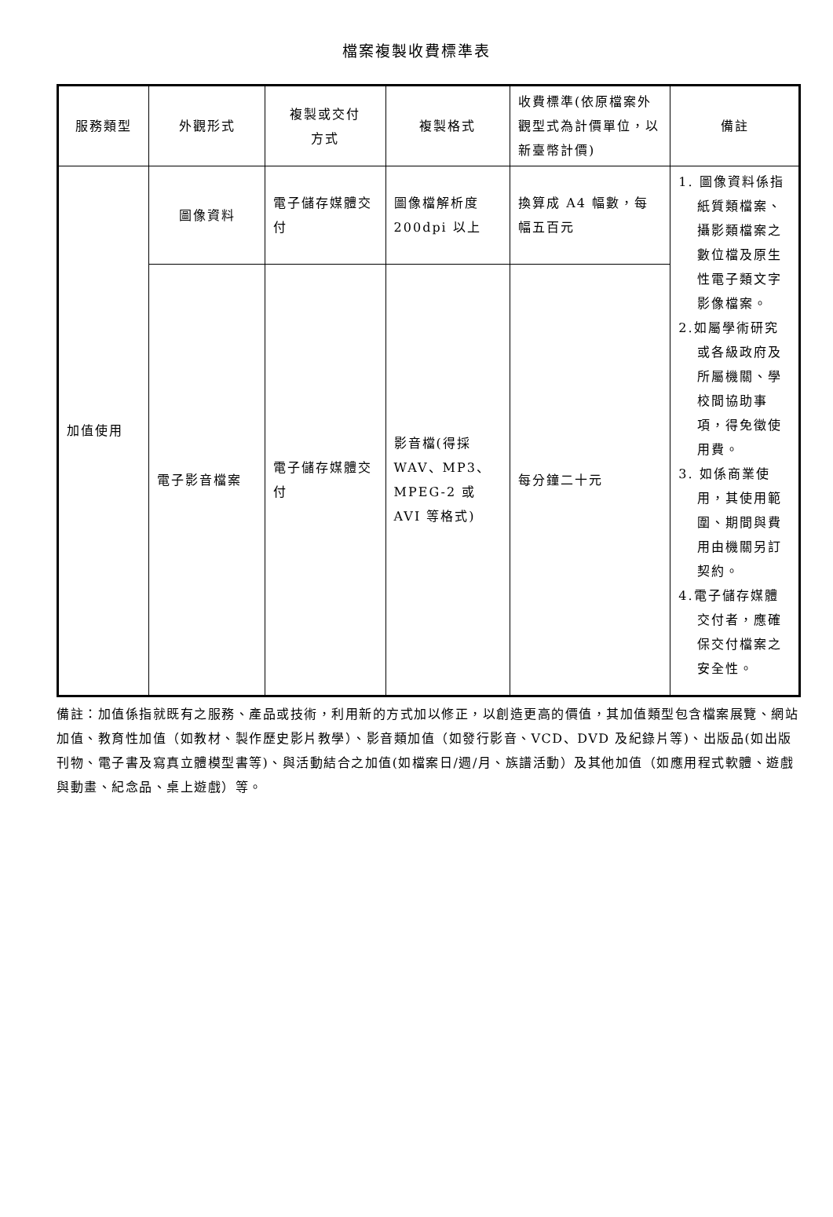檔案複製收費標準表
| 服務類型 | 外觀形式 | 複製或交付 方式 | 複製格式 | 收費標準(依原檔案外觀型式為計價單位，以新臺幣計價) | 備註 |
| --- | --- | --- | --- | --- | --- |
| 加值使用 | 圖像資料 | 電子儲存媒體交付 | 圖像檔解析度200dpi 以上 | 換算成 A4 幅數，每幅五百元 | 1. 圖像資料係指紙質類檔案、攝影類檔案之數位檔及原生性電子類文字影像檔案。 2.如屬學術研究或各級政府及所屬機關、學校間協助事項，得免徵使用費。 3. 如係商業使用，其使用範圍、期間與費用由機關另訂契約。 4.電子儲存媒體交付者，應確保交付檔案之安全性。 |
| | 電子影音檔案 | 電子儲存媒體交付 | 影音檔(得採 WAV、MP3、MPEG-2 或 AVI 等格式) | 每分鐘二十元 | |
備註：加值係指就既有之服務、產品或技術，利用新的方式加以修正，以創造更高的價值，其加值類型包含檔案展覽、網站加值、教育性加值（如教材、製作歷史影片教學）、影音類加值（如發行影音、VCD、DVD 及紀錄片等)、出版品(如出版刊物、電子書及寫真立體模型書等)、與活動結合之加值(如檔案日/週/月、族譜活動）及其他加值（如應用程式軟體、遊戲與動畫、紀念品、桌上遊戲）等。